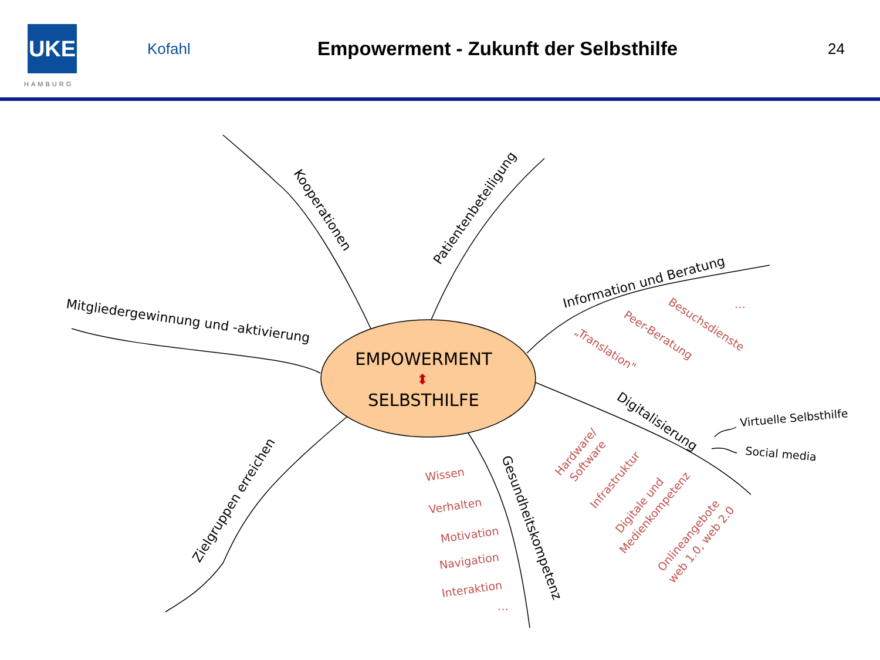UKE
HAMBURG
Kofahl
Empowerment - Zukunft der Selbsthilfe
24
EMPOWERMENT
⬍
SELBSTHILFE
Kooperationen
Patientenbeteiligung
Information und Beratung
Mitgliedergewinnung und -aktivierung
Digitalisierung
Gesundheitskompetenz
Zielgruppen erreichen
Virtuelle Selbsthilfe
Social media
Besuchsdienste
Peer-Beratung
„Translation"
…
Wissen
Verhalten
Motivation
Navigation
Interaktion
…
Hardware/
Software
Infrastruktur
Digitale und
Medienkompetenz
Onlineangebote
web 1.0, web 2.0